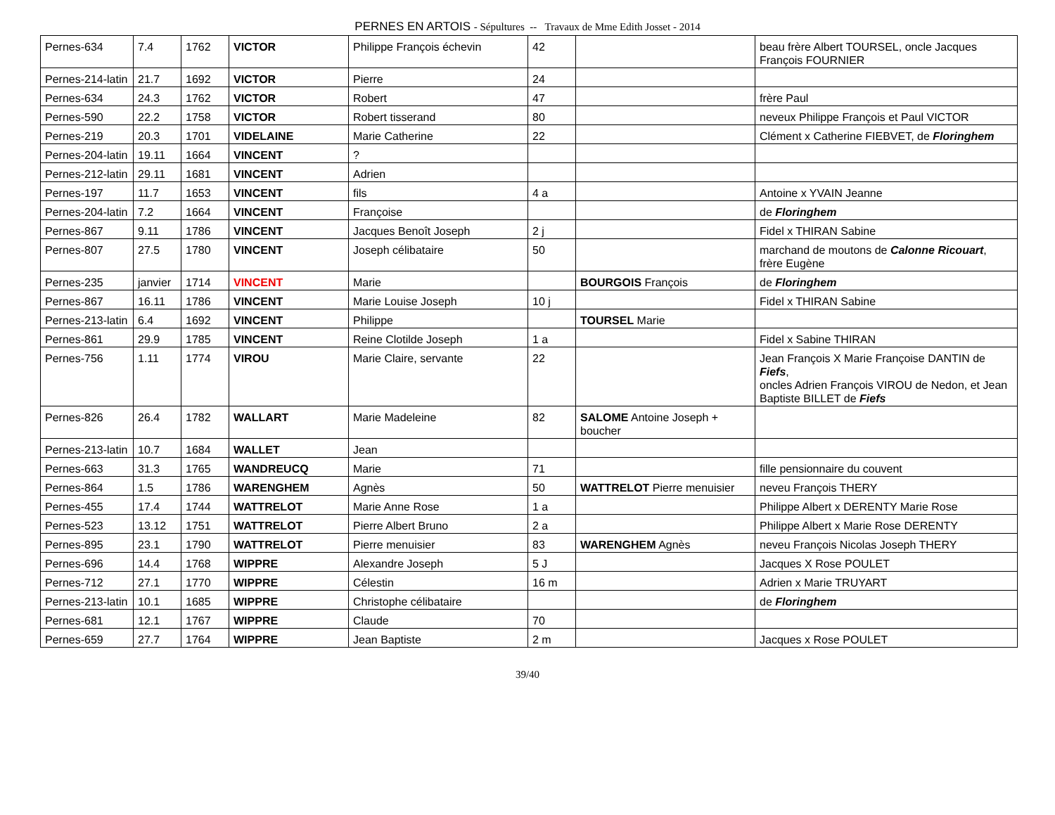PERNES EN ARTOIS - Sépultures -- Travaux de Mme Edith Josset - 2014
| Pernes-634 | 7.4 | 1762 | VICTOR | Philippe François échevin | 42 | | beau frère Albert TOURSEL, oncle Jacques François FOURNIER |
| Pernes-214-latin | 21.7 | 1692 | VICTOR | Pierre | 24 | | |
| Pernes-634 | 24.3 | 1762 | VICTOR | Robert | 47 | | frère Paul |
| Pernes-590 | 22.2 | 1758 | VICTOR | Robert tisserand | 80 | | neveux Philippe François et Paul VICTOR |
| Pernes-219 | 20.3 | 1701 | VIDELAINE | Marie Catherine | 22 | | Clément x Catherine FIEBVET, de Floringhem |
| Pernes-204-latin | 19.11 | 1664 | VINCENT | ? | | | |
| Pernes-212-latin | 29.11 | 1681 | VINCENT | Adrien | | | |
| Pernes-197 | 11.7 | 1653 | VINCENT | fils | 4 a | | Antoine x YVAIN Jeanne |
| Pernes-204-latin | 7.2 | 1664 | VINCENT | Françoise | | | de Floringhem |
| Pernes-867 | 9.11 | 1786 | VINCENT | Jacques Benoît Joseph | 2 j | | Fidel x THIRAN Sabine |
| Pernes-807 | 27.5 | 1780 | VINCENT | Joseph célibataire | 50 | | marchand de moutons de Calonne Ricouart , frère Eugène |
| Pernes-235 | janvier | 1714 | VINCENT | Marie | | BOURGOIS François | de Floringhem |
| Pernes-867 | 16.11 | 1786 | VINCENT | Marie Louise Joseph | 10 j | | Fidel x THIRAN Sabine |
| Pernes-213-latin | 6.4 | 1692 | VINCENT | Philippe | | TOURSEL Marie | |
| Pernes-861 | 29.9 | 1785 | VINCENT | Reine Clotilde Joseph | 1 a | | Fidel x Sabine THIRAN |
| Pernes-756 | 1.11 | 1774 | VIROU | Marie Claire, servante | 22 | | Jean François X Marie Françoise DANTIN de Fiefs , oncles Adrien François VIROU de Nedon, et Jean Baptiste BILLET de Fiefs |
| Pernes-826 | 26.4 | 1782 | WALLART | Marie Madeleine | 82 | SALOME Antoine Joseph + boucher | |
| Pernes-213-latin | 10.7 | 1684 | WALLET | Jean | | | |
| Pernes-663 | 31.3 | 1765 | WANDREUCQ | Marie | 71 | | fille pensionnaire du couvent |
| Pernes-864 | 1.5 | 1786 | WARENGHEM | Agnès | 50 | WATTRELOT Pierre menuisier | neveu François THERY |
| Pernes-455 | 17.4 | 1744 | WATTRELOT | Marie Anne Rose | 1 a | | Philippe Albert x DERENTY Marie Rose |
| Pernes-523 | 13.12 | 1751 | WATTRELOT | Pierre Albert Bruno | 2 a | | Philippe Albert x Marie Rose DERENTY |
| Pernes-895 | 23.1 | 1790 | WATTRELOT | Pierre menuisier | 83 | WARENGHEM Agnès | neveu François Nicolas Joseph THERY |
| Pernes-696 | 14.4 | 1768 | WIPPRE | Alexandre Joseph | 5 J | | Jacques X Rose POULET |
| Pernes-712 | 27.1 | 1770 | WIPPRE | Célestin | 16 m | | Adrien x Marie TRUYART |
| Pernes-213-latin | 10.1 | 1685 | WIPPRE | Christophe célibataire | | | de Floringhem |
| Pernes-681 | 12.1 | 1767 | WIPPRE | Claude | 70 | | |
| Pernes-659 | 27.7 | 1764 | WIPPRE | Jean Baptiste | 2 m | | Jacques x Rose POULET |
39/40